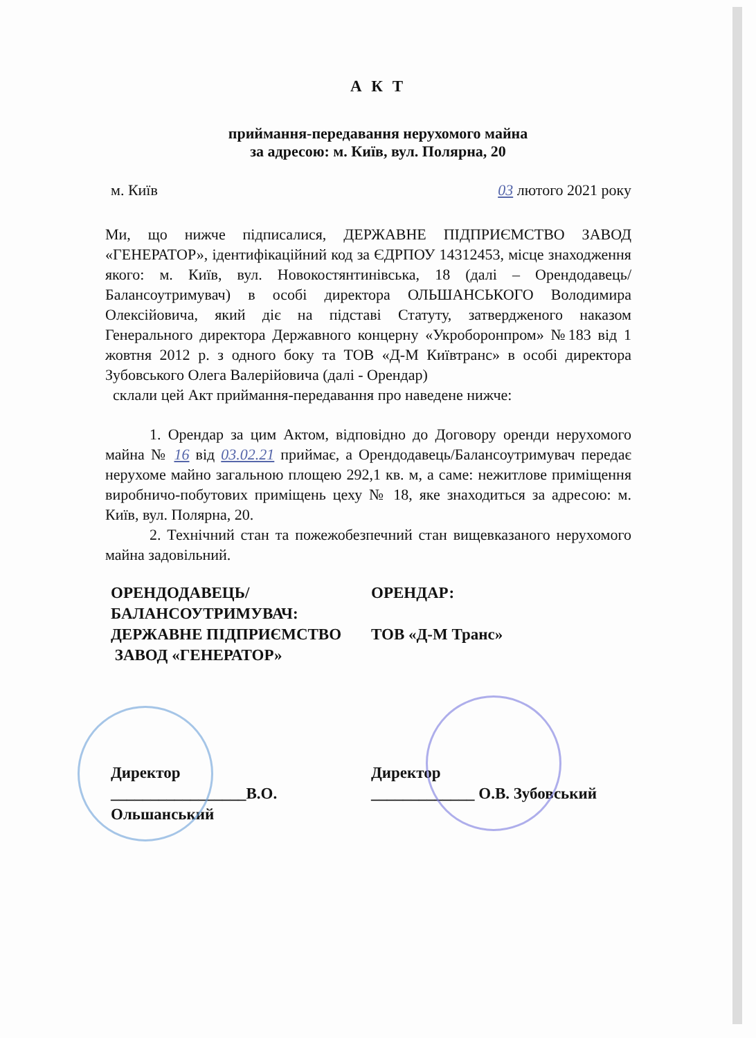А К Т
приймання-передавання нерухомого майна
за адресою: м. Київ, вул. Полярна, 20
м. Київ 03 лютого 2021 року
Ми, що нижче підписалися, ДЕРЖАВНЕ ПІДПРИЄМСТВО ЗАВОД «ГЕНЕРАТОР», ідентифікаційний код за ЄДРПОУ 14312453, місце знаходження якого: м. Київ, вул. Новокостянтинівська, 18 (далі – Орендодавець/Балансоутримувач) в особі директора ОЛЬШАНСЬКОГО Володимира Олексійовича, який діє на підставі Статуту, затвердженого наказом Генерального директора Державного концерну «Укроборонпром» №183 від 1 жовтня 2012 р. з одного боку та ТОВ «Д-М Київтранс» в особі директора Зубовського Олега Валерійовича (далі - Орендар)
склали цей Акт приймання-передавання про наведене нижче:
1. Орендар за цим Актом, відповідно до Договору оренди нерухомого майна № 16 від 03.02.21 приймає, а Орендодавець/Балансоутримувач передає нерухоме майно загальною площею 292,1 кв. м, а саме: нежитлове приміщення виробничо-побутових приміщень цеху № 18, яке знаходиться за адресою: м. Київ, вул. Полярна, 20.
2. Технічний стан та пожежобезпечний стан вищевказаного нерухомого майна задовільний.
ОРЕНДОДАВЕЦЬ/
БАЛАНСОУТРИМУВАЧ:
ДЕРЖАВНЕ ПІДПРИЄМСТВО
ЗАВОД «ГЕНЕРАТОР»
ОРЕНДАР:
ТОВ «Д-М Транс»
Директор
_________________В.О. Ольшанський
Директор
_____________ О.В. Зубовський